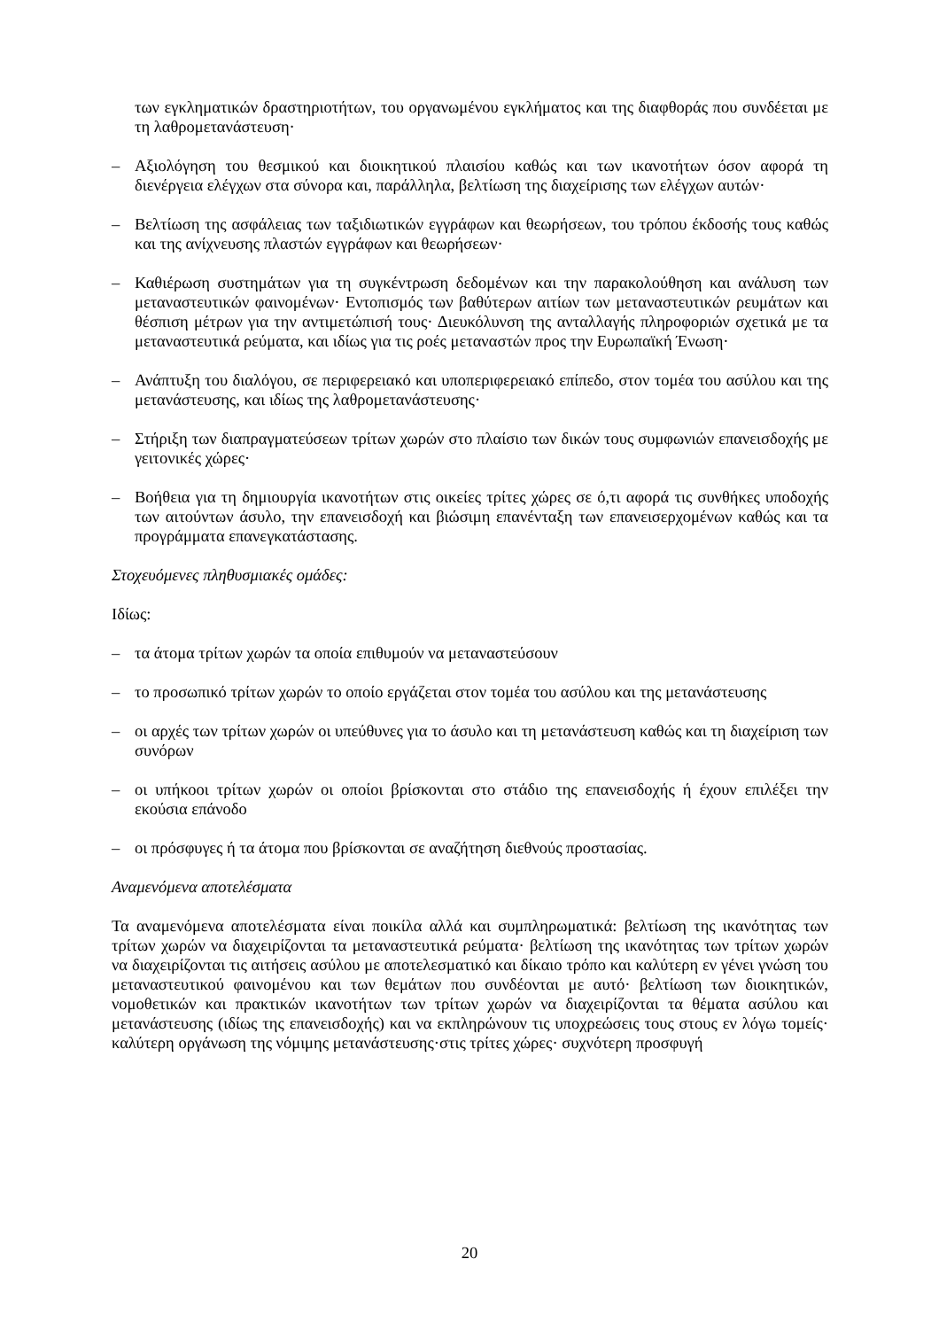των εγκληματικών δραστηριοτήτων, του οργανωμένου εγκλήματος και της διαφθοράς που συνδέεται με τη λαθρομετανάστευση·
– Αξιολόγηση του θεσμικού και διοικητικού πλαισίου καθώς και των ικανοτήτων όσον αφορά τη διενέργεια ελέγχων στα σύνορα και, παράλληλα, βελτίωση της διαχείρισης των ελέγχων αυτών·
– Βελτίωση της ασφάλειας των ταξιδιωτικών εγγράφων και θεωρήσεων, του τρόπου έκδοσής τους καθώς και της ανίχνευσης πλαστών εγγράφων και θεωρήσεων·
– Καθιέρωση συστημάτων για τη συγκέντρωση δεδομένων και την παρακολούθηση και ανάλυση των μεταναστευτικών φαινομένων· Εντοπισμός των βαθύτερων αιτίων των μεταναστευτικών ρευμάτων και θέσπιση μέτρων για την αντιμετώπισή τους· Διευκόλυνση της ανταλλαγής πληροφοριών σχετικά με τα μεταναστευτικά ρεύματα, και ιδίως για τις ροές μεταναστών προς την Ευρωπαϊκή Ένωση·
– Ανάπτυξη του διαλόγου, σε περιφερειακό και υποπεριφερειακό επίπεδο, στον τομέα του ασύλου και της μετανάστευσης, και ιδίως της λαθρομετανάστευσης·
– Στήριξη των διαπραγματεύσεων τρίτων χωρών στο πλαίσιο των δικών τους συμφωνιών επανεισδοχής με γειτονικές χώρες·
– Βοήθεια για τη δημιουργία ικανοτήτων στις οικείες τρίτες χώρες σε ό,τι αφορά τις συνθήκες υποδοχής των αιτούντων άσυλο, την επανεισδοχή και βιώσιμη επανένταξη των επανεισερχομένων καθώς και τα προγράμματα επανεγκατάστασης.
Στοχευόμενες πληθυσμιακές ομάδες:
Ιδίως:
– τα άτομα τρίτων χωρών τα οποία επιθυμούν να μεταναστεύσουν
– το προσωπικό τρίτων χωρών το οποίο εργάζεται στον τομέα του ασύλου και της μετανάστευσης
– οι αρχές των τρίτων χωρών οι υπεύθυνες για το άσυλο και τη μετανάστευση καθώς και τη διαχείριση των συνόρων
– οι υπήκοοι τρίτων χωρών οι οποίοι βρίσκονται στο στάδιο της επανεισδοχής ή έχουν επιλέξει την εκούσια επάνοδο
– οι πρόσφυγες ή τα άτομα που βρίσκονται σε αναζήτηση διεθνούς προστασίας.
Αναμενόμενα αποτελέσματα
Τα αναμενόμενα αποτελέσματα είναι ποικίλα αλλά και συμπληρωματικά: βελτίωση της ικανότητας των τρίτων χωρών να διαχειρίζονται τα μεταναστευτικά ρεύματα· βελτίωση της ικανότητας των τρίτων χωρών να διαχειρίζονται τις αιτήσεις ασύλου με αποτελεσματικό και δίκαιο τρόπο και καλύτερη εν γένει γνώση του μεταναστευτικού φαινομένου και των θεμάτων που συνδέονται με αυτό· βελτίωση των διοικητικών, νομοθετικών και πρακτικών ικανοτήτων των τρίτων χωρών να διαχειρίζονται τα θέματα ασύλου και μετανάστευσης (ιδίως της επανεισδοχής) και να εκπληρώνουν τις υποχρεώσεις τους στους εν λόγω τομείς· καλύτερη οργάνωση της νόμιμης μετανάστευσης·στις τρίτες χώρες· συχνότερη προσφυγή
20